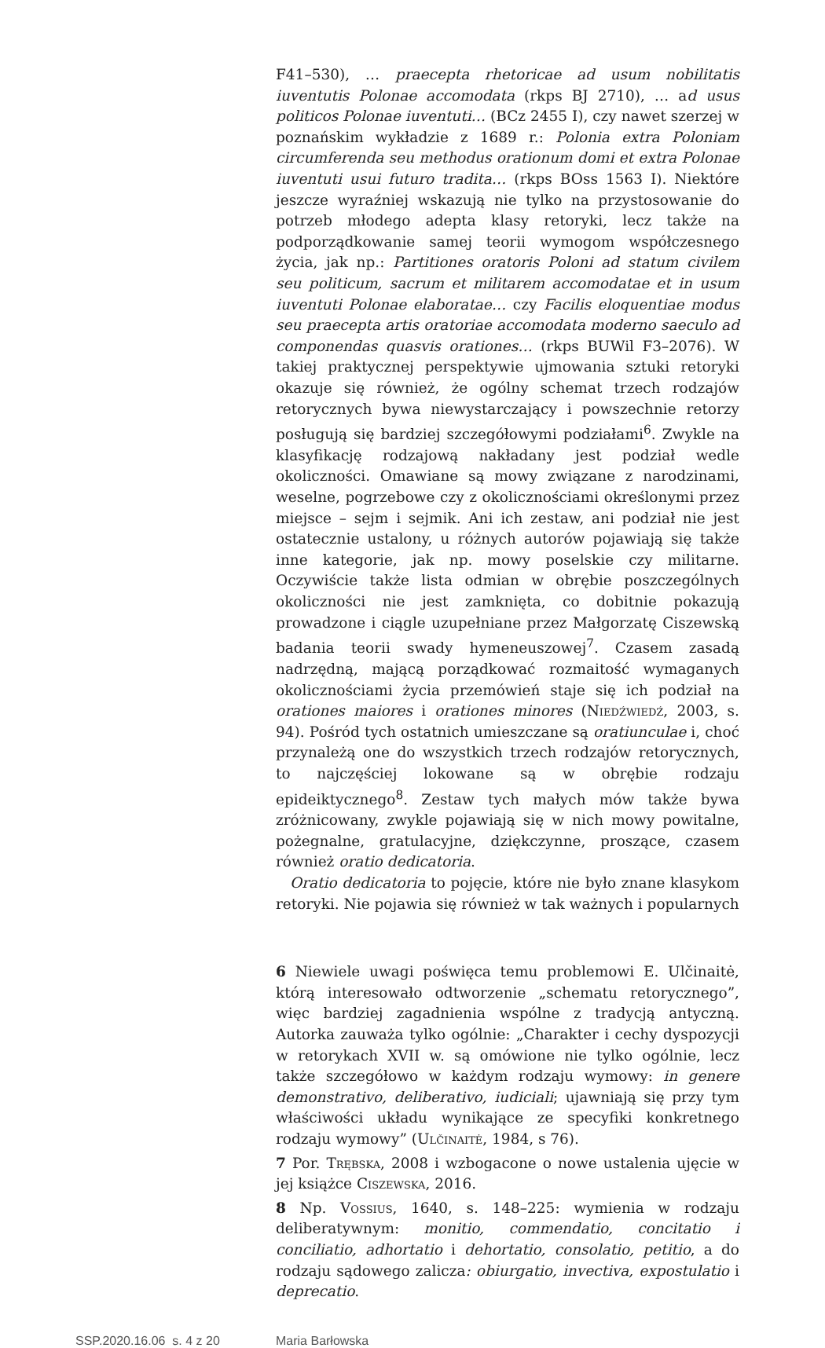F41–530), … praecepta rhetoricae ad usum nobilitatis iuventutis Polonae accomodata (rkps BJ 2710), … ad usus politicos Polonae iuventuti… (BCz 2455 I), czy nawet szerzej w poznańskim wykładzie z 1689 r.: Polonia extra Poloniam circumferenda seu methodus orationum domi et extra Polonae iuventuti usui futuro tradita… (rkps BOss 1563 I). Niektóre jeszcze wyraźniej wskazują nie tylko na przystosowanie do potrzeb młodego adepta klasy retoryki, lecz także na podporządkowanie samej teorii wymogom współczesnego życia, jak np.: Partitiones oratoris Poloni ad statum civilem seu politicum, sacrum et militarem accomodatae et in usum iuventuti Polonae elaboratae… czy Facilis eloquentiae modus seu praecepta artis oratoriae accomodata moderno saeculo ad componendas quasvis orationes… (rkps BUWil F3–2076). W takiej praktycznej perspektywie ujmowania sztuki retoryki okazuje się również, że ogólny schemat trzech rodzajów retorycznych bywa niewystarczający i powszechnie retorzy posługują się bardziej szczegółowymi podziałami<sup>6</sup>. Zwykle na klasyfikację rodzajową nakładany jest podział wedle okoliczności. Omawiane są mowy związane z narodzinami, weselne, pogrzebowe czy z okolicznościami określonymi przez miejsce – sejm i sejmik. Ani ich zestaw, ani podział nie jest ostatecznie ustalony, u różnych autorów pojawiają się także inne kategorie, jak np. mowy poselskie czy militarne. Oczywiście także lista odmian w obrębie poszczególnych okoliczności nie jest zamknięta, co dobitnie pokazują prowadzone i ciągle uzupełniane przez Małgorzatę Ciszewską badania teorii swady hymeneuszowej<sup>7</sup>. Czasem zasadą nadrzędną, mającą porządkować rozmaitość wymaganych okolicznościami życia przemówień staje się ich podział na orationes maiores i orationes minores (Niedźwiedź, 2003, s. 94). Pośród tych ostatnich umieszczane są oratiunculae i, choć przynależą one do wszystkich trzech rodzajów retorycznych, to najczęściej lokowane są w obrębie rodzaju epideiktycznego<sup>8</sup>. Zestaw tych małych mów także bywa zróżnicowany, zwykle pojawiają się w nich mowy powitalne, pożegnalne, gratulacyjne, dziękczynne, proszące, czasem również oratio dedicatoria.
Oratio dedicatoria to pojęcie, które nie było znane klasykom retoryki. Nie pojawia się również w tak ważnych i popularnych
6 Niewiele uwagi poświęca temu problemowi E. Ulčinaitė, którą interesowało odtworzenie „schematu retorycznego”, więc bardziej zagadnienia wspólne z tradycją antyczną. Autorka zauważa tylko ogólnie: „Charakter i cechy dyspozycji w retorykach XVII w. są omówione nie tylko ogólnie, lecz także szczegółowo w każdym rodzaju wymowy: in genere demonstrativo, deliberativo, iudiciali; ujawniają się przy tym właściwości układu wynikające ze specyfiki konkretnego rodzaju wymowy” (Ulčinaitė, 1984, s 76).
7 Por. Trębska, 2008 i wzbogacone o nowe ustalenia ujęcie w jej książce Ciszewska, 2016.
8 Np. Vossius, 1640, s. 148–225: wymienia w rodzaju deliberatywnym: monitio, commendatio, concitatio i conciliatio, adhortatio i dehortatio, consolatio, petitio, a do rodzaju sądowego zalicza: obiurgatio, invectiva, expostulatio i deprecatio.
SSP.2020.16.06 s. 4 z 20 Maria Barłowska